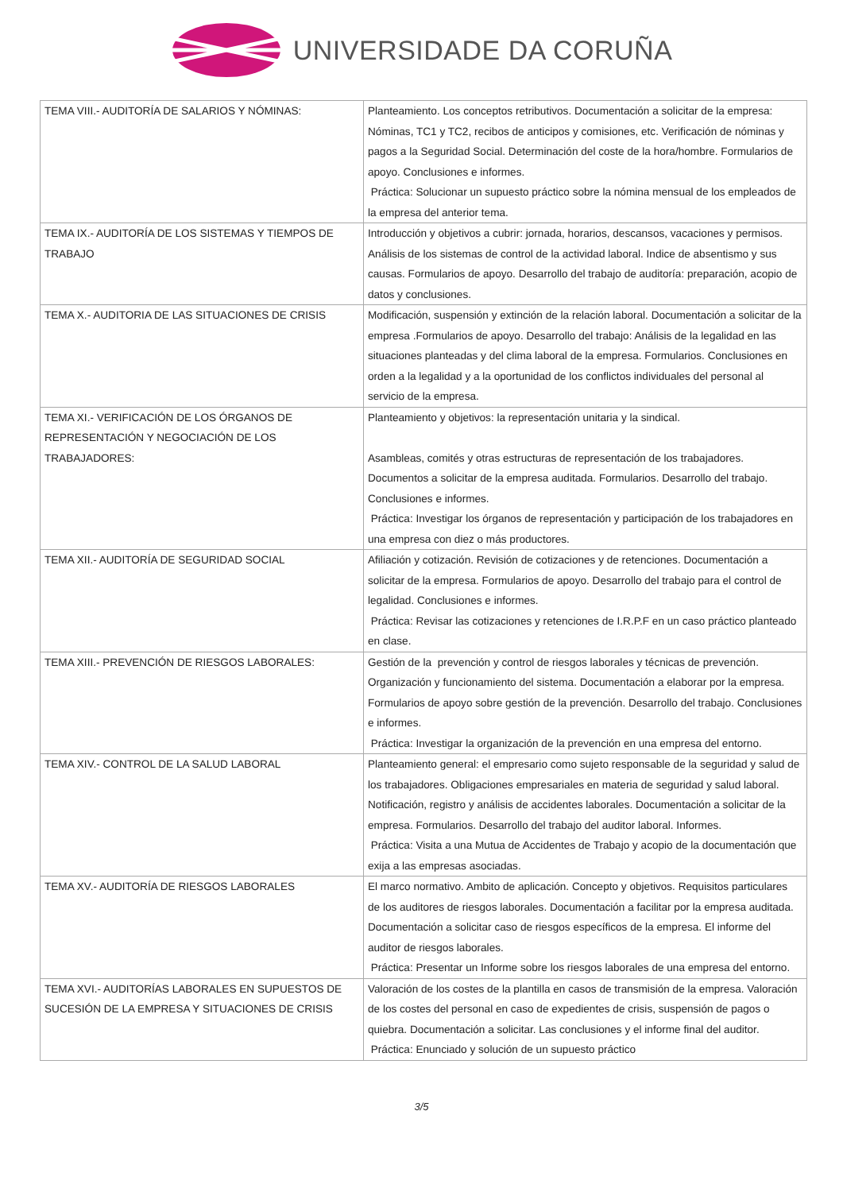UNIVERSIDADE DA CORUÑA
| TEMA VIII.- AUDITORÍA DE SALARIOS Y NÓMINAS: | Planteamiento. Los conceptos retributivos. Documentación a solicitar de la empresa: Nóminas, TC1 y TC2, recibos de anticipos y comisiones, etc. Verificación de nóminas y pagos a la Seguridad Social. Determinación del coste de la hora/hombre. Formularios de apoyo. Conclusiones e informes. Práctica: Solucionar un supuesto práctico sobre la nómina mensual de los empleados de la empresa del anterior tema. |
| TEMA IX.- AUDITORÍA DE LOS SISTEMAS Y TIEMPOS DE TRABAJO | Introducción y objetivos a cubrir: jornada, horarios, descansos, vacaciones y permisos. Análisis de los sistemas de control de la actividad laboral. Indice de absentismo y sus causas. Formularios de apoyo. Desarrollo del trabajo de auditoría: preparación, acopio de datos y conclusiones. |
| TEMA X.- AUDITORIA DE LAS SITUACIONES DE CRISIS | Modificación, suspensión y extinción de la relación laboral. Documentación a solicitar de la empresa .Formularios de apoyo. Desarrollo del trabajo: Análisis de la legalidad en las situaciones planteadas y del clima laboral de la empresa. Formularios. Conclusiones en orden a la legalidad y a la oportunidad de los conflictos individuales del personal al servicio de la empresa. |
| TEMA XI.- VERIFICACIÓN DE LOS ÓRGANOS DE REPRESENTACIÓN Y NEGOCIACIÓN DE LOS TRABAJADORES: | Planteamiento y objetivos: la representación unitaria y la sindical. Asambleas, comités y otras estructuras de representación de los trabajadores. Documentos a solicitar de la empresa auditada. Formularios. Desarrollo del trabajo. Conclusiones e informes. Práctica: Investigar los órganos de representación y participación de los trabajadores en una empresa con diez o más productores. |
| TEMA XII.- AUDITORÍA DE SEGURIDAD SOCIAL | Afiliación y cotización. Revisión de cotizaciones y de retenciones. Documentación a solicitar de la empresa. Formularios de apoyo. Desarrollo del trabajo para el control de legalidad. Conclusiones e informes. Práctica: Revisar las cotizaciones y retenciones de I.R.P.F en un caso práctico planteado en clase. |
| TEMA XIII.- PREVENCIÓN DE RIESGOS LABORALES: | Gestión de la prevención y control de riesgos laborales y técnicas de prevención. Organización y funcionamiento del sistema. Documentación a elaborar por la empresa. Formularios de apoyo sobre gestión de la prevención. Desarrollo del trabajo. Conclusiones e informes. Práctica: Investigar la organización de la prevención en una empresa del entorno. |
| TEMA XIV.- CONTROL DE LA SALUD LABORAL | Planteamiento general: el empresario como sujeto responsable de la seguridad y salud de los trabajadores. Obligaciones empresariales en materia de seguridad y salud laboral. Notificación, registro y análisis de accidentes laborales. Documentación a solicitar de la empresa. Formularios. Desarrollo del trabajo del auditor laboral. Informes. Práctica: Visita a una Mutua de Accidentes de Trabajo y acopio de la documentación que exija a las empresas asociadas. |
| TEMA XV.- AUDITORÍA DE RIESGOS LABORALES | El marco normativo. Ambito de aplicación. Concepto y objetivos. Requisitos particulares de los auditores de riesgos laborales. Documentación a facilitar por la empresa auditada. Documentación a solicitar caso de riesgos específicos de la empresa. El informe del auditor de riesgos laborales. Práctica: Presentar un Informe sobre los riesgos laborales de una empresa del entorno. |
| TEMA XVI.- AUDITORÍAS LABORALES EN SUPUESTOS DE SUCESIÓN DE LA EMPRESA Y SITUACIONES DE CRISIS | Valoración de los costes de la plantilla en casos de transmisión de la empresa. Valoración de los costes del personal en caso de expedientes de crisis, suspensión de pagos o quiebra. Documentación a solicitar. Las conclusiones y el informe final del auditor. Práctica: Enunciado y solución de un supuesto práctico |
3/5